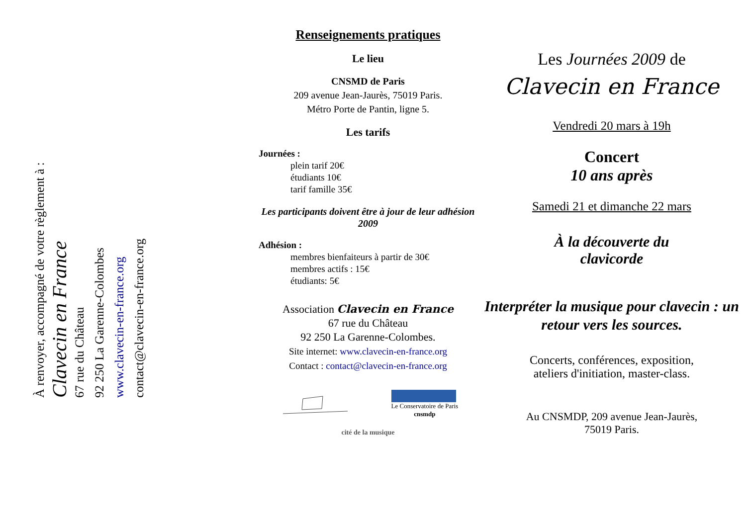À renvoyer, accompagné de votre règlement à :
Clavecin en France
67 rue du Château
92 250 La Garenne-Colombes
www.clavecin-en-france.org
contact@clavecin-en-france.org
Renseignements pratiques
Le lieu
CNSMD de Paris
209 avenue Jean-Jaurès, 75019 Paris.
Métro Porte de Pantin, ligne 5.
Les tarifs
Journées :
plein tarif 20€
étudiants 10€
tarif famille 35€
Les participants doivent être à jour de leur adhésion 2009
Adhésion :
membres bienfaiteurs à partir de 30€
membres actifs : 15€
étudiants: 5€
Association Clavecin en France
67 rue du Château
92 250 La Garenne-Colombes.
Site internet: www.clavecin-en-france.org
Contact : contact@clavecin-en-france.org
Le Conservatoire de Paris
cnsmdp
cité de la musique
Les Journées 2009 de
Clavecin en France
Vendredi 20 mars à 19h
Concert
10 ans après
Samedi 21 et dimanche 22 mars
À la découverte du
clavicorde
Interpréter la musique pour clavecin : un retour vers les sources.
Concerts, conférences, exposition,
ateliers d'initiation, master-class.
Au CNSMDP, 209 avenue Jean-Jaurès,
75019 Paris.